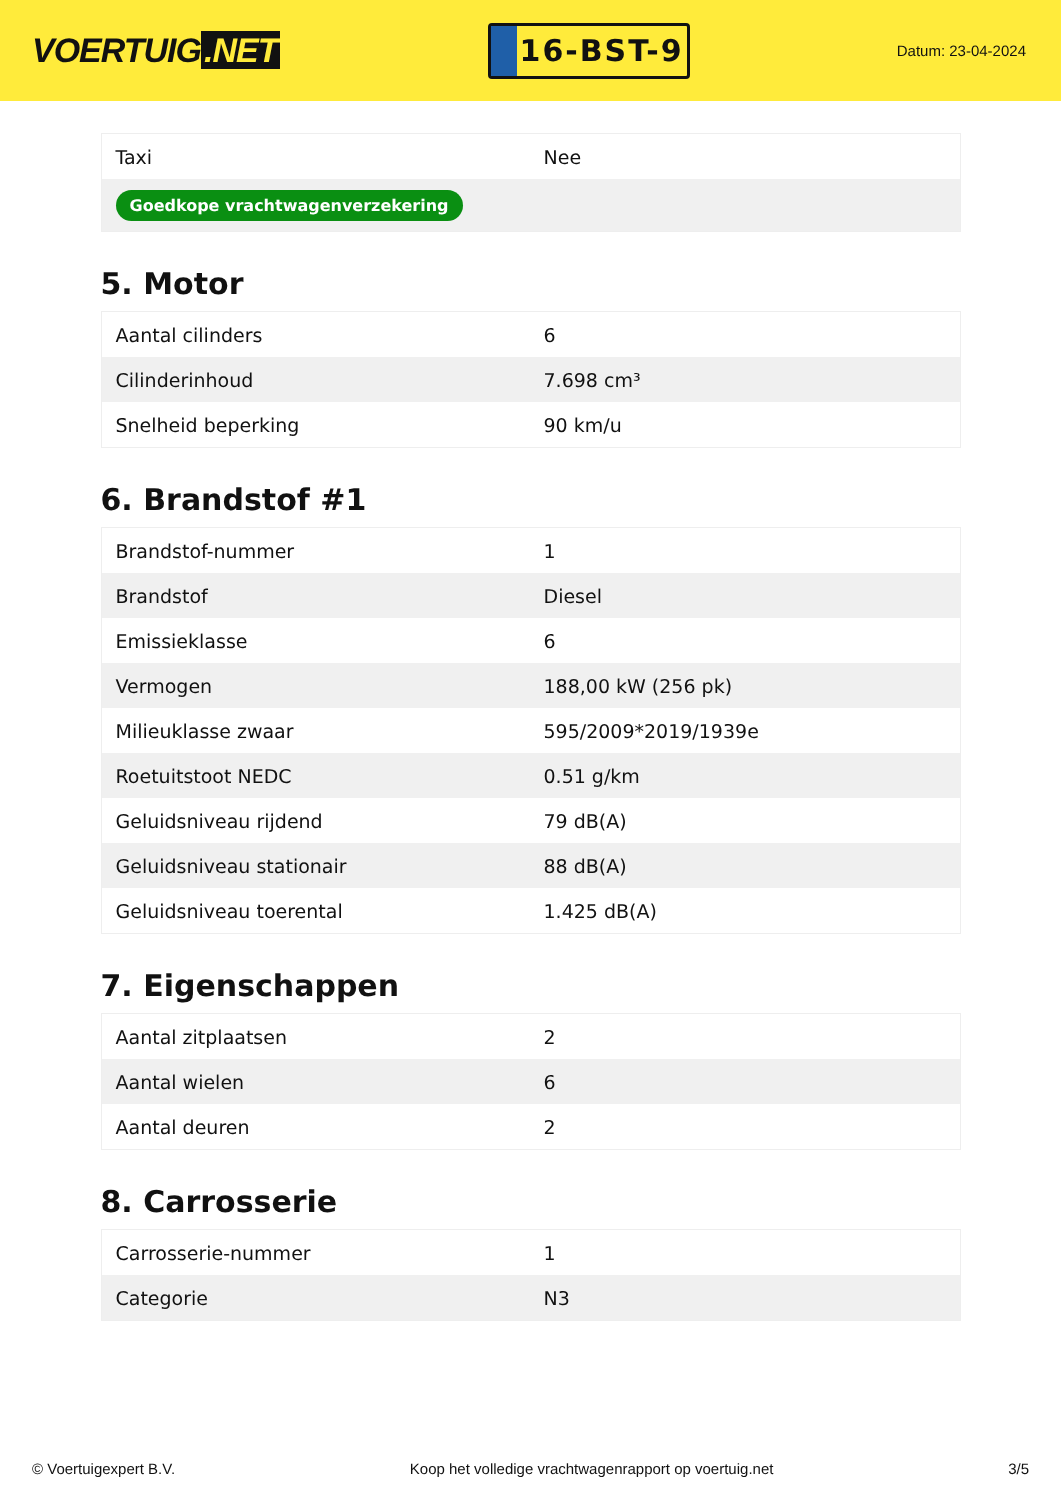VOERTUIG.NET
16-BST-9
Datum: 23-04-2024
| Taxi | Nee |
| Goedkope vrachtwagenverzekering | |
5. Motor
| Aantal cilinders | 6 |
| Cilinderinhoud | 7.698 cm³ |
| Snelheid beperking | 90 km/u |
6. Brandstof #1
| Brandstof-nummer | 1 |
| Brandstof | Diesel |
| Emissieklasse | 6 |
| Vermogen | 188,00 kW (256 pk) |
| Milieuklasse zwaar | 595/2009*2019/1939e |
| Roetuitstoot NEDC | 0.51 g/km |
| Geluidsniveau rijdend | 79 dB(A) |
| Geluidsniveau stationair | 88 dB(A) |
| Geluidsniveau toerental | 1.425 dB(A) |
7. Eigenschappen
| Aantal zitplaatsen | 2 |
| Aantal wielen | 6 |
| Aantal deuren | 2 |
8. Carrosserie
| Carrosserie-nummer | 1 |
| Categorie | N3 |
© Voertuigexpert B.V. Koop het volledige vrachtwagenrapport op voertuig.net 3/5